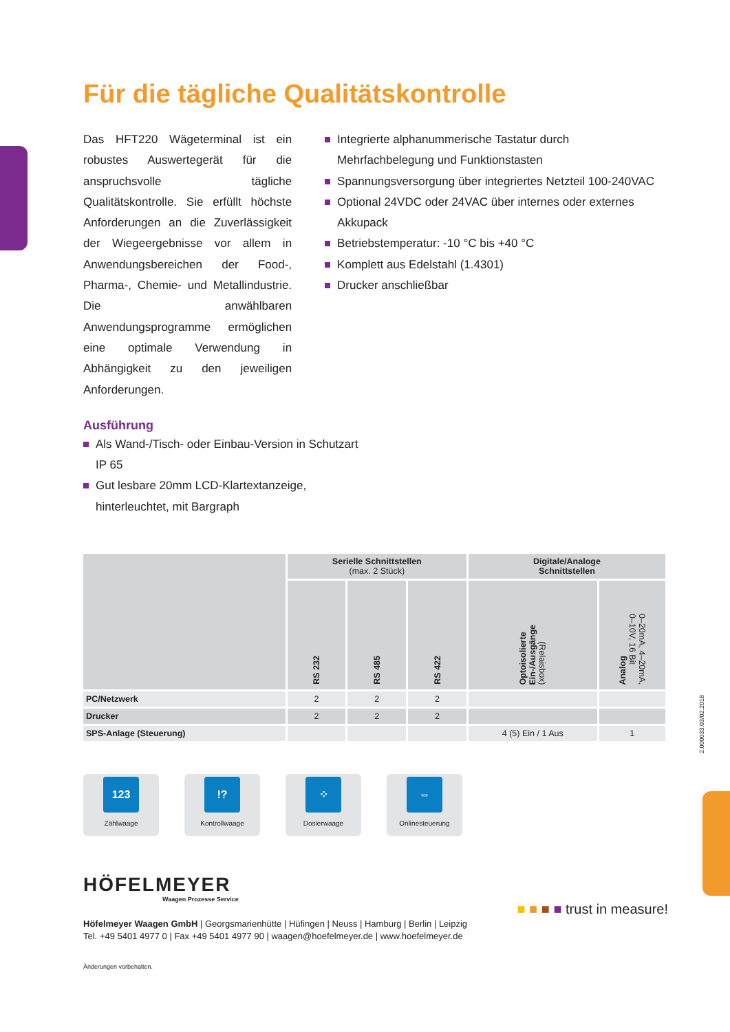Für die tägliche Qualitätskontrolle
Das HFT220 Wägeterminal ist ein robustes Auswertegerät für die anspruchsvolle tägliche Qualitätskontrolle. Sie erfüllt höchste Anforderungen an die Zuverlässigkeit der Wiegeergebnisse vor allem in Anwendungsbereichen der Food-, Pharma-, Chemie- und Metallindustrie. Die anwählbaren Anwendungsprogramme ermöglichen eine optimale Verwendung in Abhängigkeit zu den jeweiligen Anforderungen.
Integrierte alphanummerische Tastatur durch Mehrfachbelegung und Funktionstasten
Spannungsversorgung über integriertes Netzteil 100-240VAC
Optional 24VDC oder 24VAC über internes oder externes Akkupack
Betriebstemperatur: -10 °C bis +40 °C
Komplett aus Edelstahl (1.4301)
Drucker anschließbar
Ausführung
Als Wand-/Tisch- oder Einbau-Version in Schutzart IP 65
Gut lesbare 20mm LCD-Klartextanzeige, hinterleuchtet, mit Bargraph
| | Serielle Schnittstellen (max. 2 Stück) | | | Digitale/Analoge Schnittstellen | |
| --- | --- | --- | --- | --- | --- |
| | RS 232 | RS 485 | RS 422 | Optoisolierte Ein-/Ausgänge (Relaisbox) | Analog 0–20mA, 4–20mA, 0–10V, 16 Bit |
| PC/Netzwerk | 2 | 2 | 2 | | |
| Drucker | 2 | 2 | 2 | | |
| SPS-Anlage (Steuerung) | | | | 4 (5) Ein / 1 Aus | 1 |
123
Zählwaage
!?
Kontrollwaage
⁘
Dosierwaage
⇔
Onlinesteuerung
2.000033.03/02.2018
HÖFELMEYER
Waagen Prozesse Service
■ ■ ■ ■ trust in measure!
Höfelmeyer Waagen GmbH | Georgsmarienhütte | Hüfingen | Neuss | Hamburg | Berlin | Leipzig
Tel. +49 5401 4977 0 | Fax +49 5401 4977 90 | waagen@hoefelmeyer.de | www.hoefelmeyer.de
Änderungen vorbehalten.